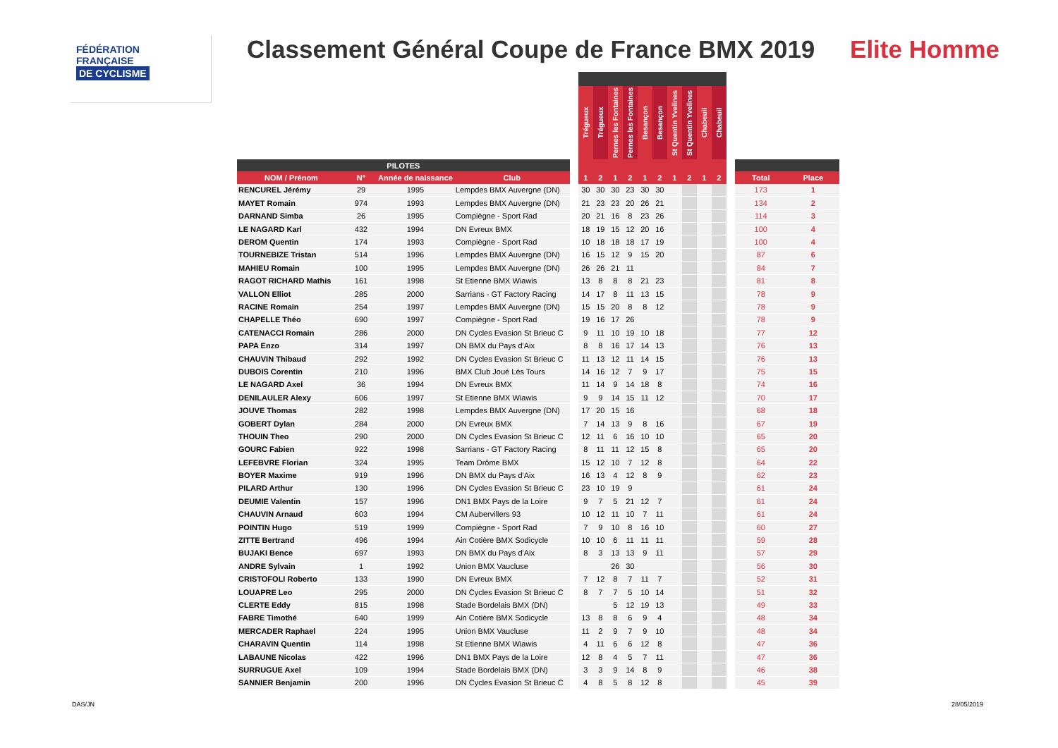FÉDÉRATION
FRANÇAISE
DE CYCLISME
Classement Général Coupe de France BMX 2019 Elite Homme
| | | | | | Trégueux | Trégueux | Pernes les Fontaines | Pernes les Fontaines | Besançon | Besançon | St Quentin Yvelines | St Quentin Yvelines | Chabeuil | Chabeuil | | | |
| --- | --- | --- | --- | --- | --- | --- | --- | --- | --- | --- | --- | --- | --- | --- | --- | --- | --- |
| PILOTES | | | | | | | | | | | | | | | | | |
| NOM / Prénom | N° | Année de naissance | Club | | 1 | 2 | 1 | 2 | 1 | 2 | 1 | 2 | 1 | 2 | | Total | Place |
| RENCUREL Jérémy | 29 | 1995 | Lempdes BMX Auvergne (DN) | | 30 | 30 | 30 | 23 | 30 | 30 | | | | | | 173 | 1 |
| MAYET Romain | 974 | 1993 | Lempdes BMX Auvergne (DN) | | 21 | 23 | 23 | 20 | 26 | 21 | | | | | | 134 | 2 |
| DARNAND Simba | 26 | 1995 | Compiègne - Sport Rad | | 20 | 21 | 16 | 8 | 23 | 26 | | | | | | 114 | 3 |
| LE NAGARD Karl | 432 | 1994 | DN Evreux BMX | | 18 | 19 | 15 | 12 | 20 | 16 | | | | | | 100 | 4 |
| DEROM Quentin | 174 | 1993 | Compiègne - Sport Rad | | 10 | 18 | 18 | 18 | 17 | 19 | | | | | | 100 | 4 |
| TOURNEBIZE Tristan | 514 | 1996 | Lempdes BMX Auvergne (DN) | | 16 | 15 | 12 | 9 | 15 | 20 | | | | | | 87 | 6 |
| MAHIEU Romain | 100 | 1995 | Lempdes BMX Auvergne (DN) | | 26 | 26 | 21 | 11 | | | | | | | | 84 | 7 |
| RAGOT RICHARD Mathis | 161 | 1998 | St Etienne BMX Wiawis | | 13 | 8 | 8 | 8 | 21 | 23 | | | | | | 81 | 8 |
| VALLON Elliot | 285 | 2000 | Sarrians - GT Factory Racing | | 14 | 17 | 8 | 11 | 13 | 15 | | | | | | 78 | 9 |
| RACINE Romain | 254 | 1997 | Lempdes BMX Auvergne (DN) | | 15 | 15 | 20 | 8 | 8 | 12 | | | | | | 78 | 9 |
| CHAPELLE Théo | 690 | 1997 | Compiègne - Sport Rad | | 19 | 16 | 17 | 26 | | | | | | | | 78 | 9 |
| CATENACCI Romain | 286 | 2000 | DN Cycles Evasion St Brieuc C | | 9 | 11 | 10 | 19 | 10 | 18 | | | | | | 77 | 12 |
| PAPA Enzo | 314 | 1997 | DN BMX du Pays d'Aix | | 8 | 8 | 16 | 17 | 14 | 13 | | | | | | 76 | 13 |
| CHAUVIN Thibaud | 292 | 1992 | DN Cycles Evasion St Brieuc C | | 11 | 13 | 12 | 11 | 14 | 15 | | | | | | 76 | 13 |
| DUBOIS Corentin | 210 | 1996 | BMX Club Joué Lès Tours | | 14 | 16 | 12 | 7 | 9 | 17 | | | | | | 75 | 15 |
| LE NAGARD Axel | 36 | 1994 | DN Evreux BMX | | 11 | 14 | 9 | 14 | 18 | 8 | | | | | | 74 | 16 |
| DENILAULER Alexy | 606 | 1997 | St Etienne BMX Wiawis | | 9 | 9 | 14 | 15 | 11 | 12 | | | | | | 70 | 17 |
| JOUVE Thomas | 282 | 1998 | Lempdes BMX Auvergne (DN) | | 17 | 20 | 15 | 16 | | | | | | | | 68 | 18 |
| GOBERT Dylan | 284 | 2000 | DN Evreux BMX | | 7 | 14 | 13 | 9 | 8 | 16 | | | | | | 67 | 19 |
| THOUIN Theo | 290 | 2000 | DN Cycles Evasion St Brieuc C | | 12 | 11 | 6 | 16 | 10 | 10 | | | | | | 65 | 20 |
| GOURC Fabien | 922 | 1998 | Sarrians - GT Factory Racing | | 8 | 11 | 11 | 12 | 15 | 8 | | | | | | 65 | 20 |
| LEFEBVRE Florian | 324 | 1995 | Team Drôme BMX | | 15 | 12 | 10 | 7 | 12 | 8 | | | | | | 64 | 22 |
| BOYER Maxime | 919 | 1996 | DN BMX du Pays d'Aix | | 16 | 13 | 4 | 12 | 8 | 9 | | | | | | 62 | 23 |
| PILARD Arthur | 130 | 1996 | DN Cycles Evasion St Brieuc C | | 23 | 10 | 19 | 9 | | | | | | | | 61 | 24 |
| DEUMIE Valentin | 157 | 1996 | DN1 BMX Pays de la Loire | | 9 | 7 | 5 | 21 | 12 | 7 | | | | | | 61 | 24 |
| CHAUVIN Arnaud | 603 | 1994 | CM Aubervillers 93 | | 10 | 12 | 11 | 10 | 7 | 11 | | | | | | 61 | 24 |
| POINTIN Hugo | 519 | 1999 | Compiègne - Sport Rad | | 7 | 9 | 10 | 8 | 16 | 10 | | | | | | 60 | 27 |
| ZITTE Bertrand | 496 | 1994 | Ain Cotière BMX Sodicycle | | 10 | 10 | 6 | 11 | 11 | 11 | | | | | | 59 | 28 |
| BUJAKI Bence | 697 | 1993 | DN BMX du Pays d'Aix | | 8 | 3 | 13 | 13 | 9 | 11 | | | | | | 57 | 29 |
| ANDRE Sylvain | 1 | 1992 | Union BMX Vaucluse | | | | 26 | 30 | | | | | | | | 56 | 30 |
| CRISTOFOLI Roberto | 133 | 1990 | DN Evreux BMX | | 7 | 12 | 8 | 7 | 11 | 7 | | | | | | 52 | 31 |
| LOUAPRE Leo | 295 | 2000 | DN Cycles Evasion St Brieuc C | | 8 | 7 | 7 | 5 | 10 | 14 | | | | | | 51 | 32 |
| CLERTE Eddy | 815 | 1998 | Stade Bordelais BMX (DN) | | | | 5 | 12 | 19 | 13 | | | | | | 49 | 33 |
| FABRE Timothé | 640 | 1999 | Ain Cotière BMX Sodicycle | | 13 | 8 | 8 | 6 | 9 | 4 | | | | | | 48 | 34 |
| MERCADER Raphael | 224 | 1995 | Union BMX Vaucluse | | 11 | 2 | 9 | 7 | 9 | 10 | | | | | | 48 | 34 |
| CHARAVIN Quentin | 114 | 1998 | St Etienne BMX Wiawis | | 4 | 11 | 6 | 6 | 12 | 8 | | | | | | 47 | 36 |
| LABAUNE Nicolas | 422 | 1996 | DN1 BMX Pays de la Loire | | 12 | 8 | 4 | 5 | 7 | 11 | | | | | | 47 | 36 |
| SURRUGUE Axel | 109 | 1994 | Stade Bordelais BMX (DN) | | 3 | 3 | 9 | 14 | 8 | 9 | | | | | | 46 | 38 |
| SANNIER Benjamin | 200 | 1996 | DN Cycles Evasion St Brieuc C | | 4 | 8 | 5 | 8 | 12 | 8 | | | | | | 45 | 39 |
DAS/JN 28/05/2019